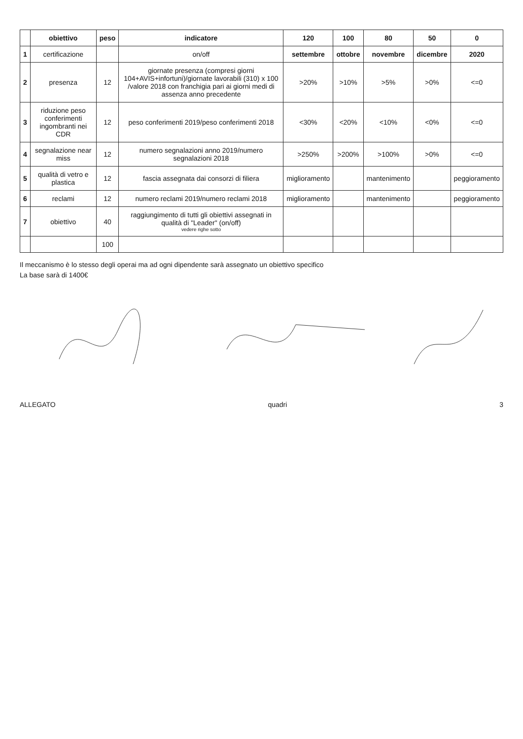| | obiettivo | peso | indicatore | 120 | 100 | 80 | 50 | 0 |
| --- | --- | --- | --- | --- | --- | --- | --- | --- |
| 1 | certificazione | | on/off | settembre | ottobre | novembre | dicembre | 2020 |
| 2 | presenza | 12 | giornate presenza (compresi giorni 104+AVIS+infortuni)/giornate lavorabili (310) x 100 /valore 2018 con franchigia pari ai giorni medi di assenza anno precedente | >20% | >10% | >5% | >0% | <=0 |
| 3 | riduzione peso conferimenti ingombranti nei CDR | 12 | peso conferimenti 2019/peso conferimenti 2018 | <30% | <20% | <10% | <0% | <=0 |
| 4 | segnalazione near miss | 12 | numero segnalazioni anno 2019/numero segnalazioni 2018 | >250% | >200% | >100% | >0% | <=0 |
| 5 | qualità di vetro e plastica | 12 | fascia assegnata dai consorzi di filiera | miglioramento | | mantenimento | | peggioramento |
| 6 | reclami | 12 | numero reclami 2019/numero reclami 2018 | miglioramento | | mantenimento | | peggioramento |
| 7 | obiettivo | 40 | raggiungimento di tutti gli obiettivi assegnati in qualità di "Leader" (on/off) vedere righe sotto | | | | | |
| | | 100 | | | | | | |
Il meccanismo è lo stesso degli operai ma ad ogni dipendente sarà assegnato un obiettivo specifico
La base sarà di 1400€
ALLEGATO quadri 3